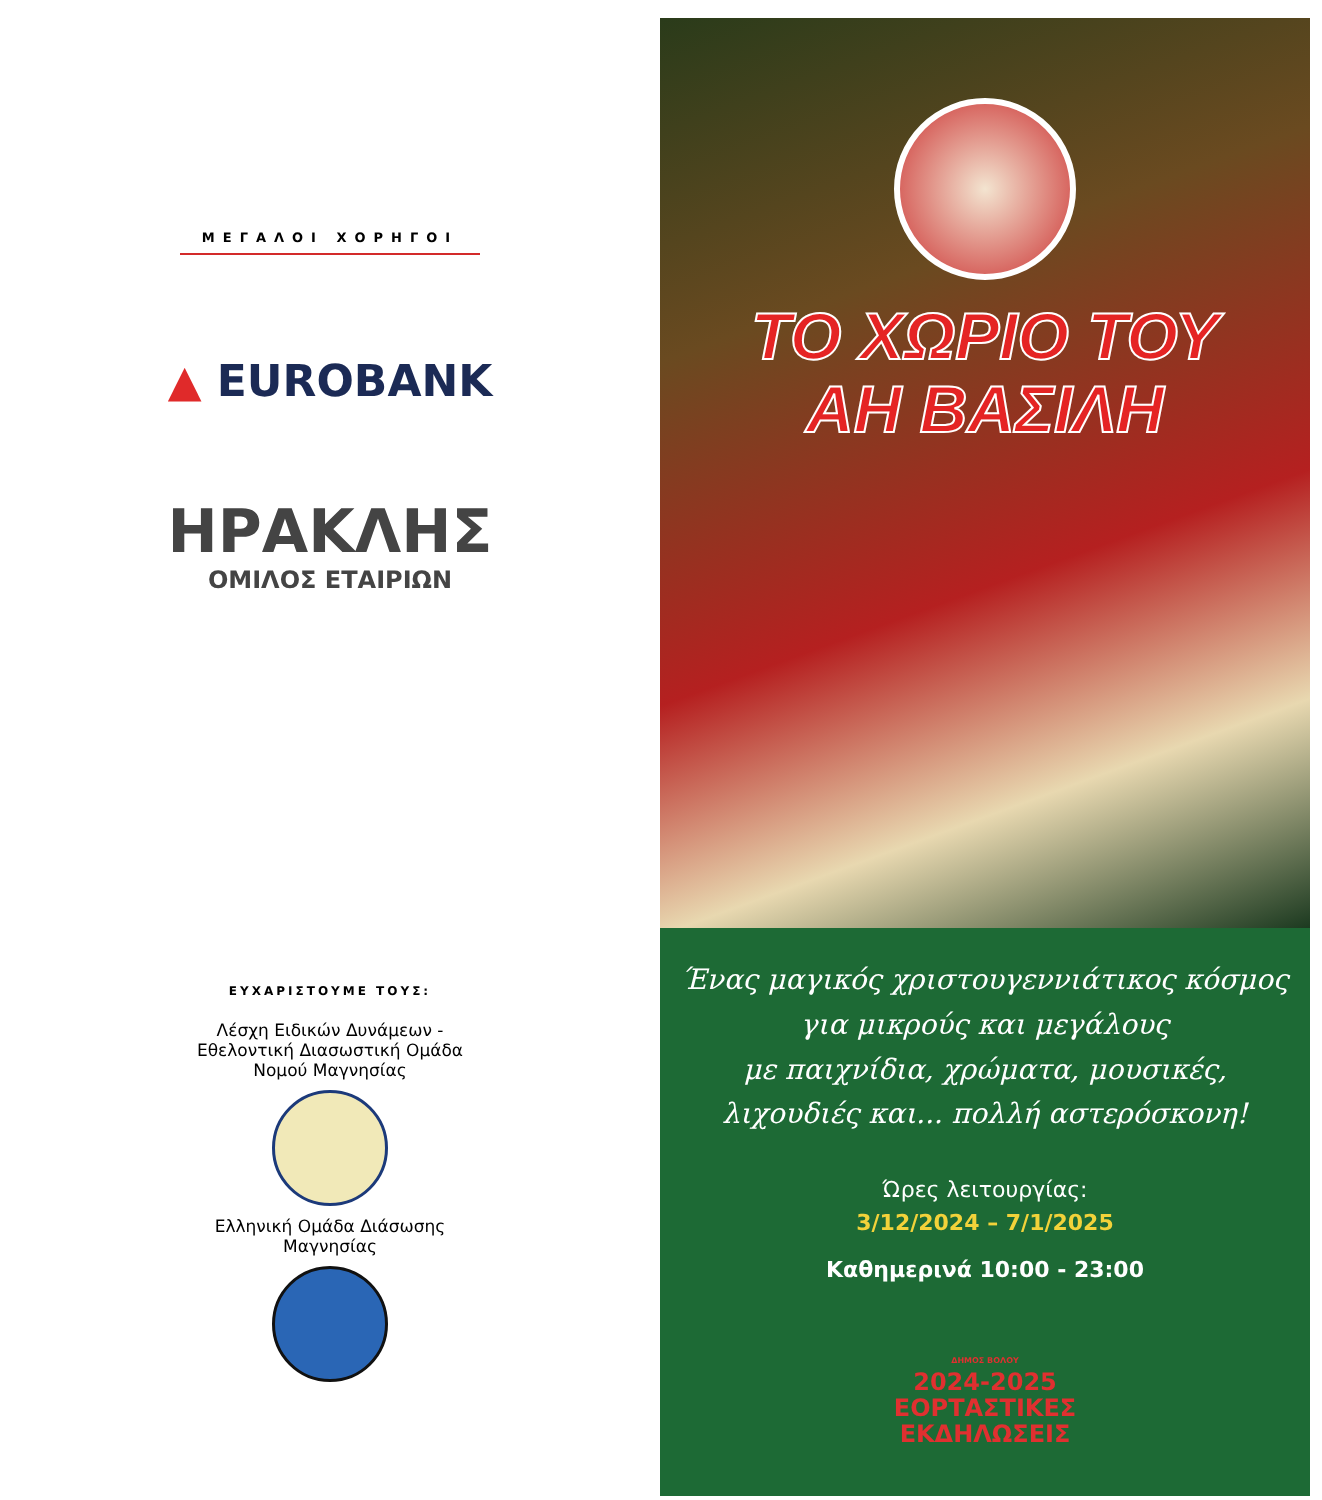ΜΕΓΑΛΟΙ ΧΟΡΗΓΟΙ
▲ EUROBANK
ΗΡΑΚΛΗΣ
ΟΜΙΛΟΣ ΕΤΑΙΡΙΩΝ
ΕΥΧΑΡΙΣΤΟΥΜΕ ΤΟΥΣ:
Λέσχη Ειδικών Δυνάμεων -
Εθελοντική Διασωστική Ομάδα
Νομού Μαγνησίας
Ελληνική Ομάδα Διάσωσης
Μαγνησίας
ΤΟ ΧΩΡΙΟ ΤΟΥ
ΑΗ ΒΑΣΙΛΗ
Ένας μαγικός χριστουγεννιάτικος κόσμος
για μικρούς και μεγάλους
με παιχνίδια, χρώματα, μουσικές,
λιχουδιές και... πολλή αστερόσκονη!
Ώρες λειτουργίας:
3/12/2024 – 7/1/2025
Καθημερινά 10:00 - 23:00
ΔΗΜΟΣ ΒΟΛΟΥ
2024-2025
ΕΟΡΤΑΣΤΙΚΕΣ
ΕΚΔΗΛΩΣΕΙΣ